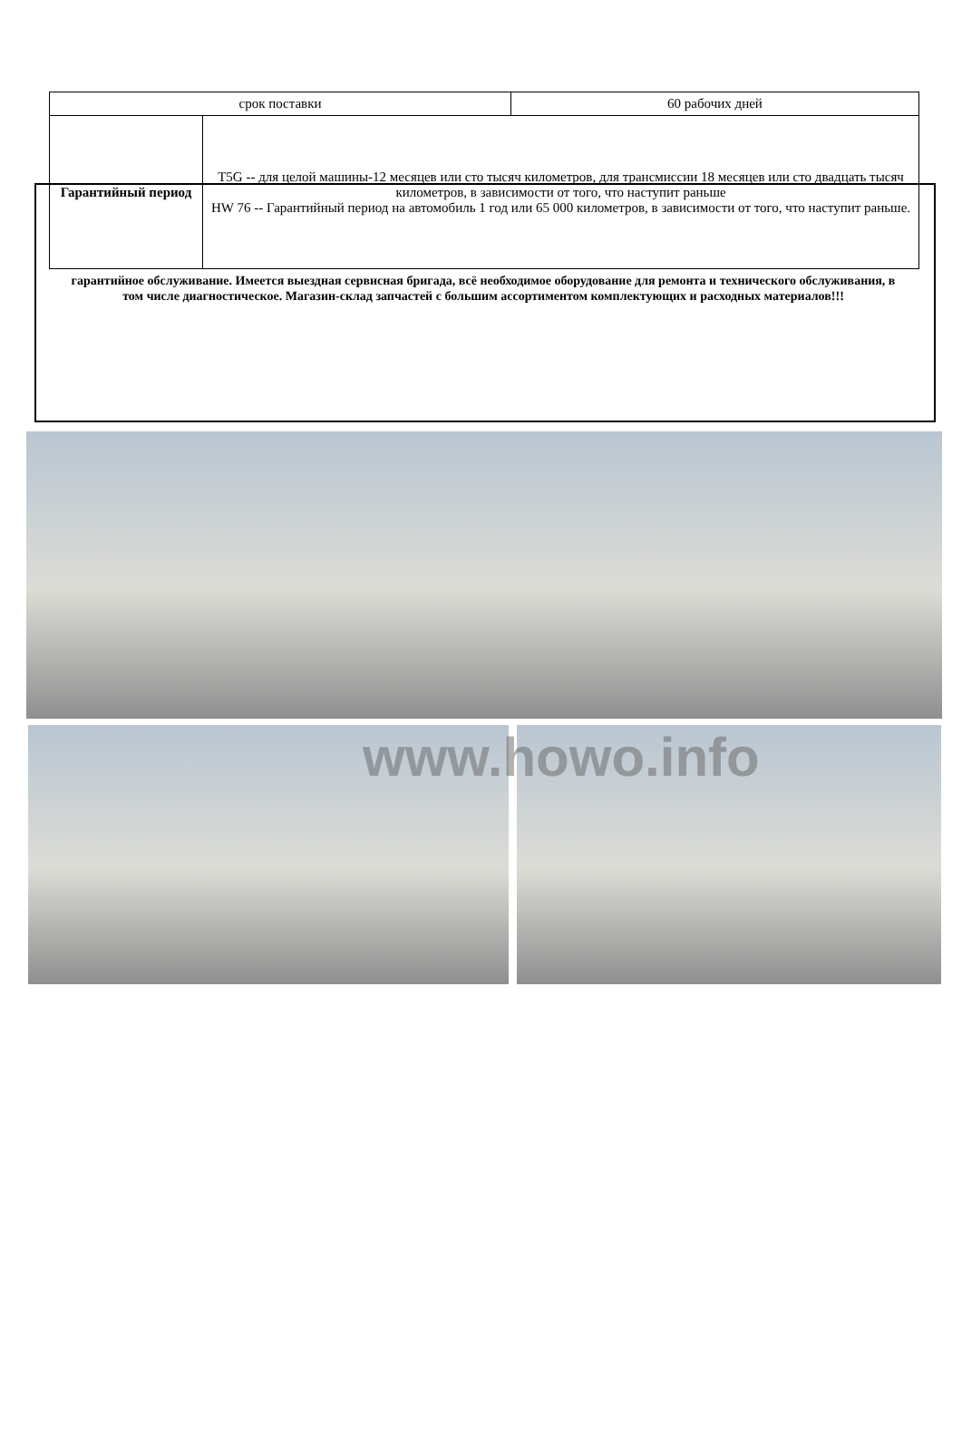| срок поставки | 60 рабочих дней |
| / Гарантийный период / T5G -- для целой машины-12 месяцев или сто тысяч километров, для трансмиссии 18 месяцев или сто двадцать тысяч километров, в зависимости от того, что наступит раньше HW 76 -- Гарантийный период на автомобиль 1 год или 65 000 километров, в зависимости от того, что наступит раньше. / | |
гарантийное обслуживание. Имеется выездная сервисная бригада, всё необходимое оборудование для ремонта и технического обслуживания, в том числе диагностическое. Магазин-склад запчастей с большим ассортиментом комплектующих и расходных материалов!!!
www.howo.info